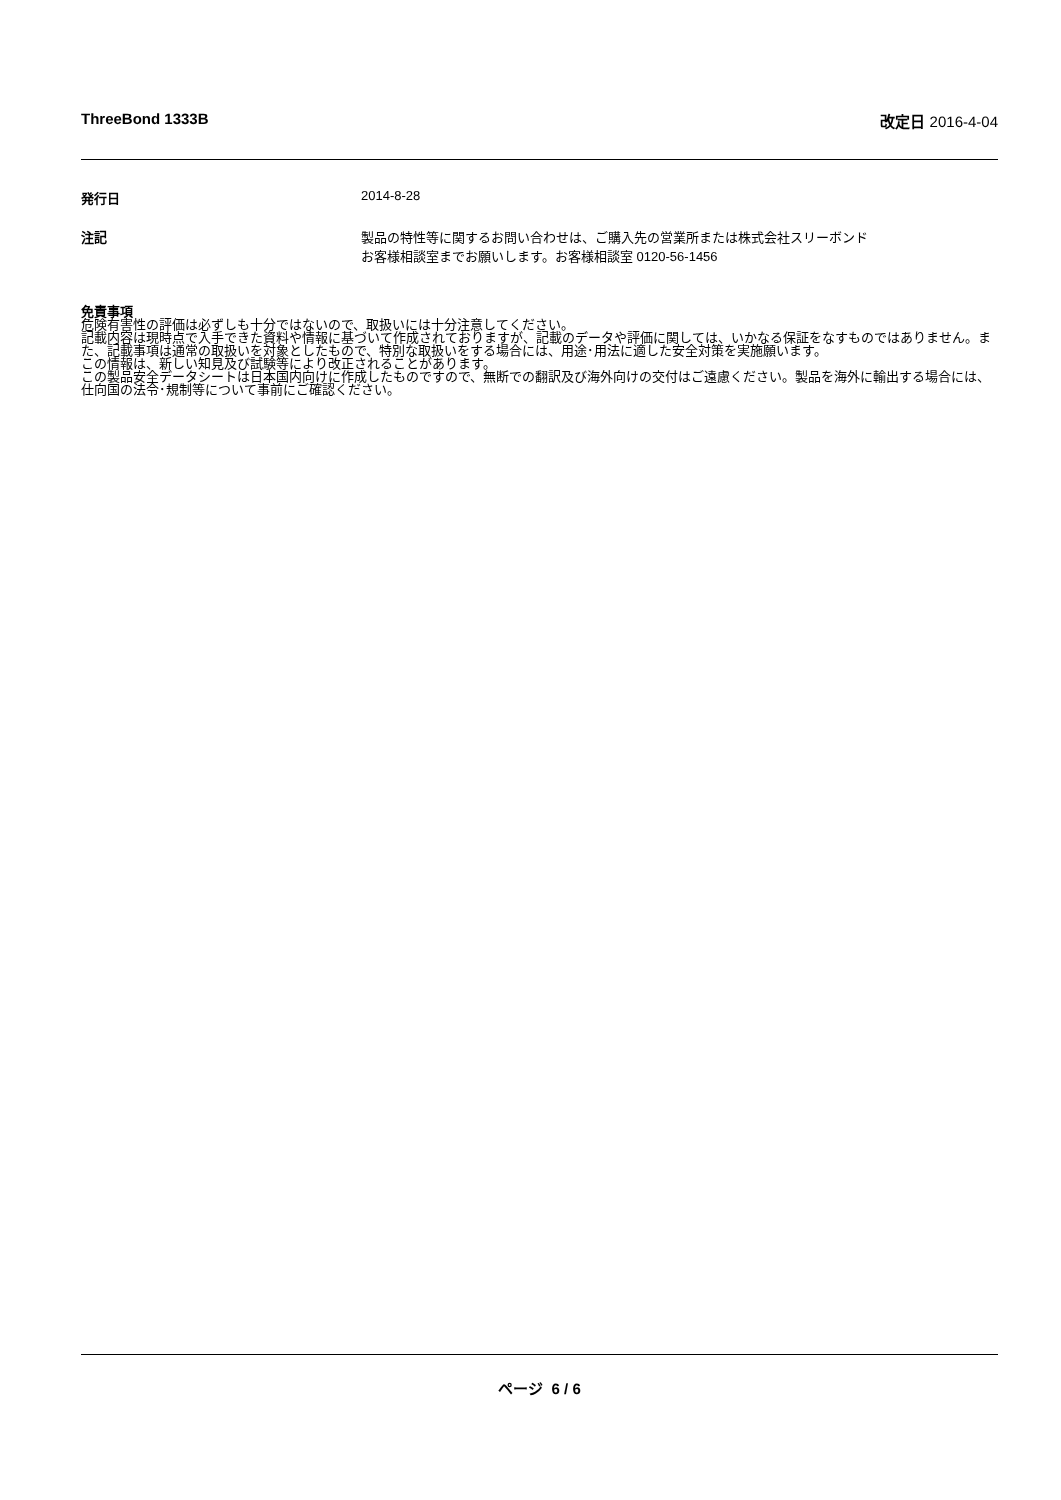ThreeBond 1333B 改定日 2016-4-04
発行日 2014-8-28
注記 製品の特性等に関するお問い合わせは、ご購入先の営業所または株式会社スリーボンド
お客様相談室までお願いします。お客様相談室 0120-56-1456
免責事項
危険有害性の評価は必ずしも十分ではないので、取扱いには十分注意してください。
記載内容は現時点で入手できた資料や情報に基づいて作成されておりますが、記載のデータや評価に関しては、いかなる保証をなすものではありません。また、記載事項は通常の取扱いを対象としたもので、特別な取扱いをする場合には、用途･用法に適した安全対策を実施願います。
この情報は、新しい知見及び試験等により改正されることがあります。
この製品安全データシートは日本国内向けに作成したものですので、無断での翻訳及び海外向けの交付はご遠慮ください。製品を海外に輸出する場合には、仕向国の法令･規制等について事前にご確認ください。
ページ 6 / 6